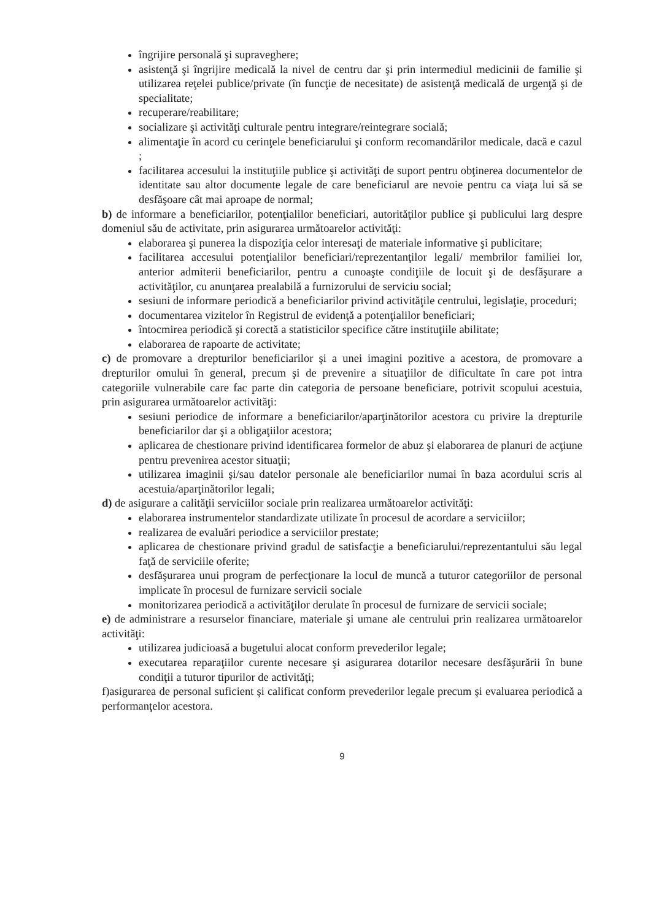îngrijire personală şi supraveghere;
asistenţă şi îngrijire medicală la nivel de centru dar şi prin intermediul medicinii de familie şi utilizarea reţelei publice/private (în funcţie de necesitate) de asistenţă medicală de urgenţă şi de specialitate;
recuperare/reabilitare;
socializare şi activităţi culturale pentru integrare/reintegrare socială;
alimentaţie în acord cu cerinţele beneficiarului şi conform recomandărilor medicale, dacă e cazul ;
facilitarea accesului la instituţiile publice şi activităţi de suport pentru obţinerea documentelor de identitate sau altor documente legale de care beneficiarul are nevoie pentru ca viaţa lui să se desfăşoare cât mai aproape de normal;
b) de informare a beneficiarilor, potenţialilor beneficiari, autorităţilor publice şi publicului larg despre domeniul său de activitate, prin asigurarea următoarelor activităţi:
elaborarea şi punerea la dispoziţia celor interesaţi de materiale informative şi publicitare;
facilitarea accesului potenţialilor beneficiari/reprezentanţilor legali/ membrilor familiei lor, anterior admiterii beneficiarilor, pentru a cunoaşte condiţiile de locuit şi de desfăşurare a activităţilor, cu anunţarea prealabilă a furnizorului de serviciu social;
sesiuni de informare periodică a beneficiarilor privind activităţile centrului, legislaţie, proceduri;
documentarea vizitelor în Registrul de evidenţă a potenţialilor beneficiari;
întocmirea periodică şi corectă a statisticilor specifice către instituţiile abilitate;
elaborarea de rapoarte de activitate;
c) de promovare a drepturilor beneficiarilor şi a unei imagini pozitive a acestora, de promovare a drepturilor omului în general, precum şi de prevenire a situaţiilor de dificultate în care pot intra categoriile vulnerabile care fac parte din categoria de persoane beneficiare, potrivit scopului acestuia, prin asigurarea următoarelor activităţi:
sesiuni periodice de informare a beneficiarilor/aparţinătorilor acestora cu privire la drepturile beneficiarilor dar şi a obligaţiilor acestora;
aplicarea de chestionare privind identificarea formelor de abuz şi elaborarea de planuri de acţiune pentru prevenirea acestor situaţii;
utilizarea imaginii şi/sau datelor personale ale beneficiarilor numai în baza acordului scris al acestuia/aparţinătorilor legali;
d) de asigurare a calităţii serviciilor sociale prin realizarea următoarelor activităţi:
elaborarea instrumentelor standardizate utilizate în procesul de acordare a serviciilor;
realizarea de evaluări periodice a serviciilor prestate;
aplicarea de chestionare privind gradul de satisfacţie a beneficiarului/reprezentantului său legal faţă de serviciile oferite;
desfăşurarea unui program de perfecţionare la locul de muncă a tuturor categoriilor de personal implicate în procesul de furnizare servicii sociale
monitorizarea periodică a activităţilor derulate în procesul de furnizare de servicii sociale;
e) de administrare a resurselor financiare, materiale şi umane ale centrului prin realizarea următoarelor activităţi:
utilizarea judicioasă a bugetului alocat conform prevederilor legale;
executarea reparaţiilor curente necesare şi asigurarea dotarilor necesare desfăşurării în bune condiţii a tuturor tipurilor de activităţi;
f)asigurarea de personal suficient şi calificat conform prevederilor legale precum şi evaluarea periodică a performanţelor acestora.
9